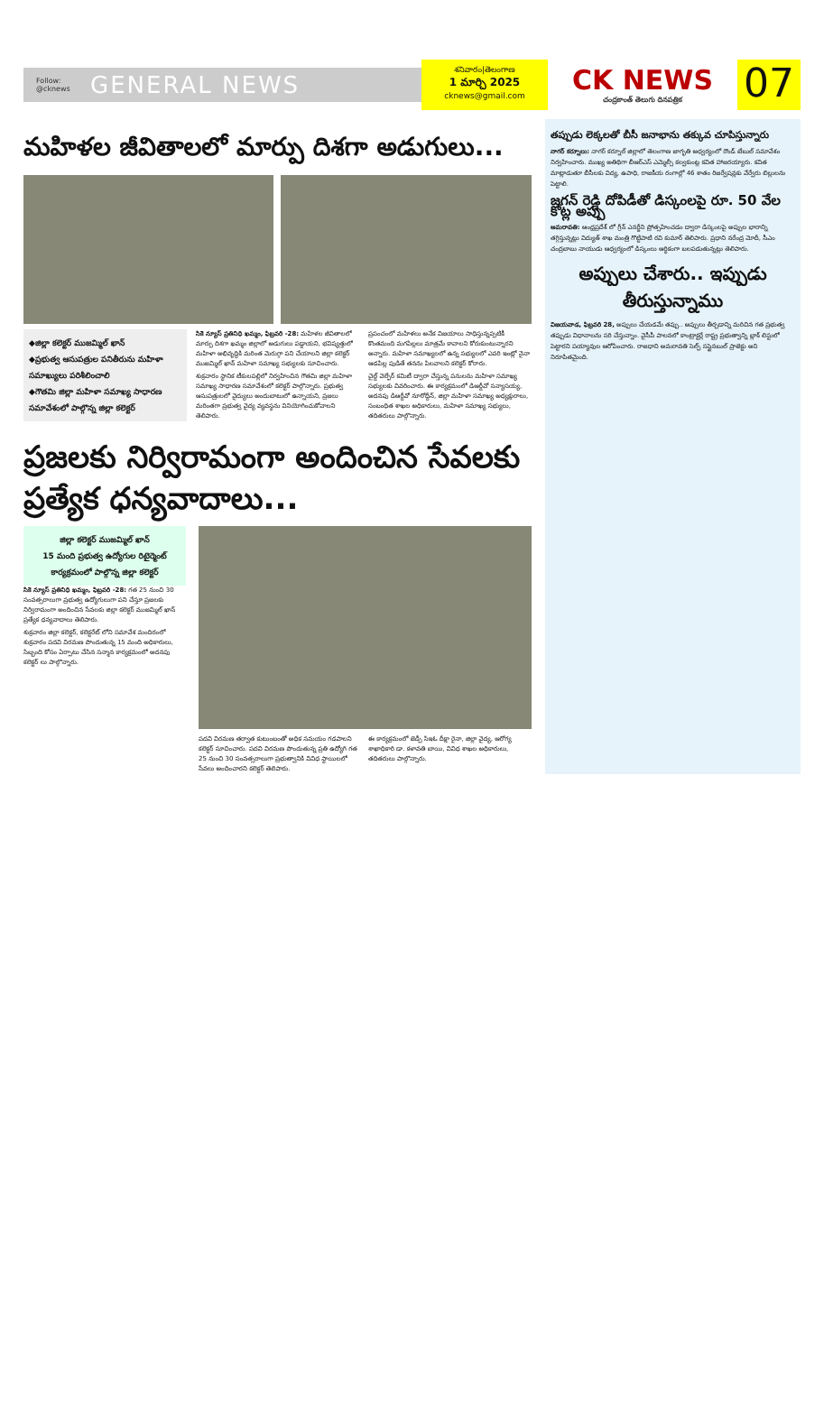Follow: @cknews GENERAL NEWS
శనివారం|తెలంగాణ
1 మార్చి 2025
cknews@gmail.com
CK NEWS
చంద్రకాంత్ తెలుగు దినపత్రిక
07
మహిళల జీవితాలలో మార్పు దిశగా అడుగులు...
◆జిల్లా కలెక్టర్ ముజమ్మిల్ ఖాన్
◆ప్రభుత్వ ఆసుపత్రుల పనితీరును మహిళా సమాఖ్యులు పరిశీలించాలి
◆గౌతమి జిల్లా మహిళా సమాఖ్య సాధారణ సమావేశంలో పాల్గొన్న జిల్లా కలెక్టర్
సికె న్యూస్ ప్రతినిధి ఖమ్మం, ఫిబ్రవరి -28: మహిళల జీవితాలలో మార్పు దిశగా ఖమ్మం జిల్లాలో అడుగులు పడ్డాయని, భవిష్యత్తులో మహిళా అభివృద్ధికి మరింత మెరుగ్గా పని చేయాలని జిల్లా కలెక్టర్ ముజమ్మిల్ ఖాన్ మహిళా సమాఖ్య సభ్యులకు సూచించారు.
శుక్రవారం స్థానిక టీకులపల్లిలో నిర్వహించిన గౌతమి జిల్లా మహిళా సమాఖ్య సాధారణ సమావేశంలో కలెక్టర్ పాల్గొన్నారు. ప్రభుత్వ ఆసుపత్రులలో వైద్యులు అందుబాటులో ఉన్నాయని, ప్రజలు మరింతగా ప్రభుత్వ వైద్య వ్యవస్థను వినియోగించుకోవాలని తెలిపారు.
ప్రపంచంలో మహిళలు అనేక విజయాలు సాధిస్తున్నప్పటికీ కొంతమంది మగపిల్లలు మాత్రమే కావాలని కోరుకుంటున్నారని అన్నారు. మహిళా సమాఖ్యలలో ఉన్న సభ్యులలో ఎవరి ఇంట్లో నైనా ఆడపిల్ల పుడితే తనను పిలవాలని కలెక్టర్ కోరారు.
చైల్డ్ వెల్ఫేర్ కమిటీ ద్వారా చేస్తున్న పనులను మహిళా సమాఖ్య సభ్యులకు వివరించారు. ఈ కార్యక్రమంలో డిఆర్డీవో సన్యాసయ్య, అదనపు డిఆర్డీవో నూరోద్దీన్, జిల్లా మహిళా సమాఖ్య అధ్యక్షురాలు, సంబంధిత శాఖల అధికారులు, మహిళా సమాఖ్య సభ్యులు, తదితరులు పాల్గొన్నారు.
ప్రజలకు నిర్విరామంగా అందించిన సేవలకు ప్రత్యేక ధన్యవాదాలు...
జిల్లా కలెక్టర్ ముజమ్మిల్ ఖాన్
15 మంది ప్రభుత్వ ఉద్యోగుల రిటైర్మెంట్ కార్యక్రమంలో పాల్గొన్న జిల్లా కలెక్టర్
సికె న్యూస్ ప్రతినిధి ఖమ్మం, ఫిబ్రవరి -28: గత 25 నుంచి 30 సంవత్సరాలుగా ప్రభుత్వ ఉద్యోగులుగా పని చేస్తూ ప్రజలకు నిర్విరామంగా అందించిన సేవలకు జిల్లా కలెక్టర్ ముజమ్మిల్ ఖాన్ ప్రత్యేక ధన్యవాదాలు తెలిపారు.
శుక్రవారం జిల్లా కలెక్టర్, కలెక్టరేట్ లోని సమావేశ మందిరంలో శుక్రవారం పదవి విరమణ పొందుతున్న 15 మంది అధికారులు, సిబ్బంది కోసం ఏర్పాటు చేసిన సన్మాన కార్యక్రమంలో అదనపు కలెక్టర్ లు పాల్గొన్నారు.
పదవి విరమణ తర్వాత కుటుంబంతో అధిక సమయం గడపాలని కలెక్టర్ సూచించారు. పదవి విరమణ పొందుతున్న ప్రతి ఉద్యోగి గత 25 నుంచి 30 సంవత్సరాలుగా ప్రభుత్వానికి వివిధ స్థాయిలలో సేవలు అందించారని కలెక్టర్ తెలిపారు.
ఈ కార్యక్రమంలో జెడ్పీ సిఇఓ దీక్షా రైనా, జిల్లా వైద్య, ఆరోగ్య శాఖాధికారి డా. కళావతి బాయి, వివిధ శాఖల అధికారులు, తదితరులు పాల్గొన్నారు.
తప్పుడు లెక్కలతో బీసీ జనాభాను తక్కువ చూపిస్తున్నారు
నాగర్ కర్నూలు: నాగర్ కర్నూల్ జిల్లాలో తెలంగాణ జాగృతి అధ్వర్యంలో రౌండ్ టేబుల్ సమావేశం నిర్వహించారు. ముఖ్య అతిథిగా బీఆర్ఎస్ ఎమ్మెల్సీ కల్వకుంట్ల కవిత హాజరయ్యారు. కవిత మాట్లాడుతూ బీసీలకు విద్య, ఉపాధి, రాజకీయ రంగాల్లో 46 శాతం రిజర్వేషన్లకు వేర్వేరు బిల్లులను పెట్టాలి.
జగన్ రెడ్డి దోపిడీతో డిస్కంలపై రూ. 50 వేల కోట్ల అప్పు
అమరావతి: ఆంధ్రప్రదేశ్ లో గ్రీన్ ఎనర్జీని ప్రోత్సహించడం ద్వారా డిస్కంలపై అప్పుల భారాన్ని తగ్గిస్తున్నట్లు విద్యుత్ శాఖ మంత్రి గొట్టిపాటి రవి కుమార్ తెలిపారు. ప్రధాని నరేంద్ర మోదీ, సీఎం చంద్రబాబు నాయుడు ఆధ్వర్యంలో డిస్కంలు ఆర్థికంగా బలపడుతున్నట్లు తెలిపారు.
అప్పులు చేశారు.. ఇప్పుడు తీరుస్తున్నాము
విజయవాడ, ఫిబ్రవరి 28, అప్పులు చేయడమే తప్పు.. అప్పులు తీర్చడాన్ని మరిచిన గత ప్రభుత్వ తప్పుడు విధానాలను సరి చేస్తున్నాం. వైసీపీ పాలనలో కాంట్రాక్టర్లే రాష్ట్ర ప్రభుత్వాన్ని బ్లాక్ లిస్టులో పెట్టారని పయ్యావుల ఆరోపించారు. రాజధాని అమరావతి సెల్ఫ్ సస్టైనబుల్ ప్రాజెక్టు అని నిరూపితమైంది.